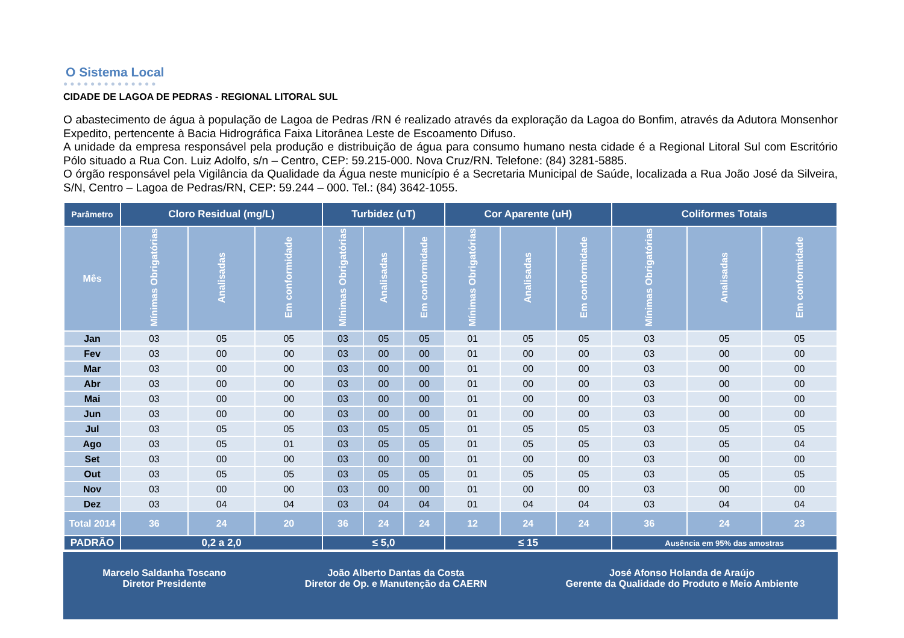O Sistema Local
●●●●●●●●●●●●●●
CIDADE DE LAGOA DE PEDRAS - REGIONAL LITORAL SUL
O abastecimento de água à população de Lagoa de Pedras /RN é realizado através da exploração da Lagoa do Bonfim, através da Adutora Monsenhor Expedito, pertencente à Bacia Hidrográfica Faixa Litorânea Leste de Escoamento Difuso.
A unidade da empresa responsável pela produção e distribuição de água para consumo humano nesta cidade é a Regional Litoral Sul com Escritório Pólo situado a Rua Con. Luiz Adolfo, s/n – Centro, CEP: 59.215-000. Nova Cruz/RN. Telefone: (84) 3281-5885.
O órgão responsável pela Vigilância da Qualidade da Água neste município é a Secretaria Municipal de Saúde, localizada a Rua João José da Silveira, S/N, Centro – Lagoa de Pedras/RN, CEP: 59.244 – 000. Tel.: (84) 3642-1055.
| Parâmetro | Cloro Residual (mg/L) | | | Turbidez (uT) | | | Cor Aparente (uH) | | | Coliformes Totais | | |
| --- | --- | --- | --- | --- | --- | --- | --- | --- | --- | --- | --- | --- |
| Mês | Mínimas Obrigatórias | Analisadas | Em conformidade | Mínimas Obrigatórias | Analisadas | Em conformidade | Mínimas Obrigatórias | Analisadas | Em conformidade | Mínimas Obrigatórias | Analisadas | Em conformidade |
| Jan | 03 | 05 | 05 | 03 | 05 | 05 | 01 | 05 | 05 | 03 | 05 | 05 |
| Fev | 03 | 00 | 00 | 03 | 00 | 00 | 01 | 00 | 00 | 03 | 00 | 00 |
| Mar | 03 | 00 | 00 | 03 | 00 | 00 | 01 | 00 | 00 | 03 | 00 | 00 |
| Abr | 03 | 00 | 00 | 03 | 00 | 00 | 01 | 00 | 00 | 03 | 00 | 00 |
| Mai | 03 | 00 | 00 | 03 | 00 | 00 | 01 | 00 | 00 | 03 | 00 | 00 |
| Jun | 03 | 00 | 00 | 03 | 00 | 00 | 01 | 00 | 00 | 03 | 00 | 00 |
| Jul | 03 | 05 | 05 | 03 | 05 | 05 | 01 | 05 | 05 | 03 | 05 | 05 |
| Ago | 03 | 05 | 01 | 03 | 05 | 05 | 01 | 05 | 05 | 03 | 05 | 04 |
| Set | 03 | 00 | 00 | 03 | 00 | 00 | 01 | 00 | 00 | 03 | 00 | 00 |
| Out | 03 | 05 | 05 | 03 | 05 | 05 | 01 | 05 | 05 | 03 | 05 | 05 |
| Nov | 03 | 00 | 00 | 03 | 00 | 00 | 01 | 00 | 00 | 03 | 00 | 00 |
| Dez | 03 | 04 | 04 | 03 | 04 | 04 | 01 | 04 | 04 | 03 | 04 | 04 |
| Total 2014 | 36 | 24 | 20 | 36 | 24 | 24 | 12 | 24 | 24 | 36 | 24 | 23 |
| PADRÃO | 0,2 a 2,0 | | | ≤ 5,0 | | | ≤ 15 | | | Ausência em 95% das amostras | | |
Marcelo Saldanha Toscano
Diretor Presidente
João Alberto Dantas da Costa
Diretor de Op. e Manutenção da CAERN
José Afonso Holanda de Araújo
Gerente da Qualidade do Produto e Meio Ambiente